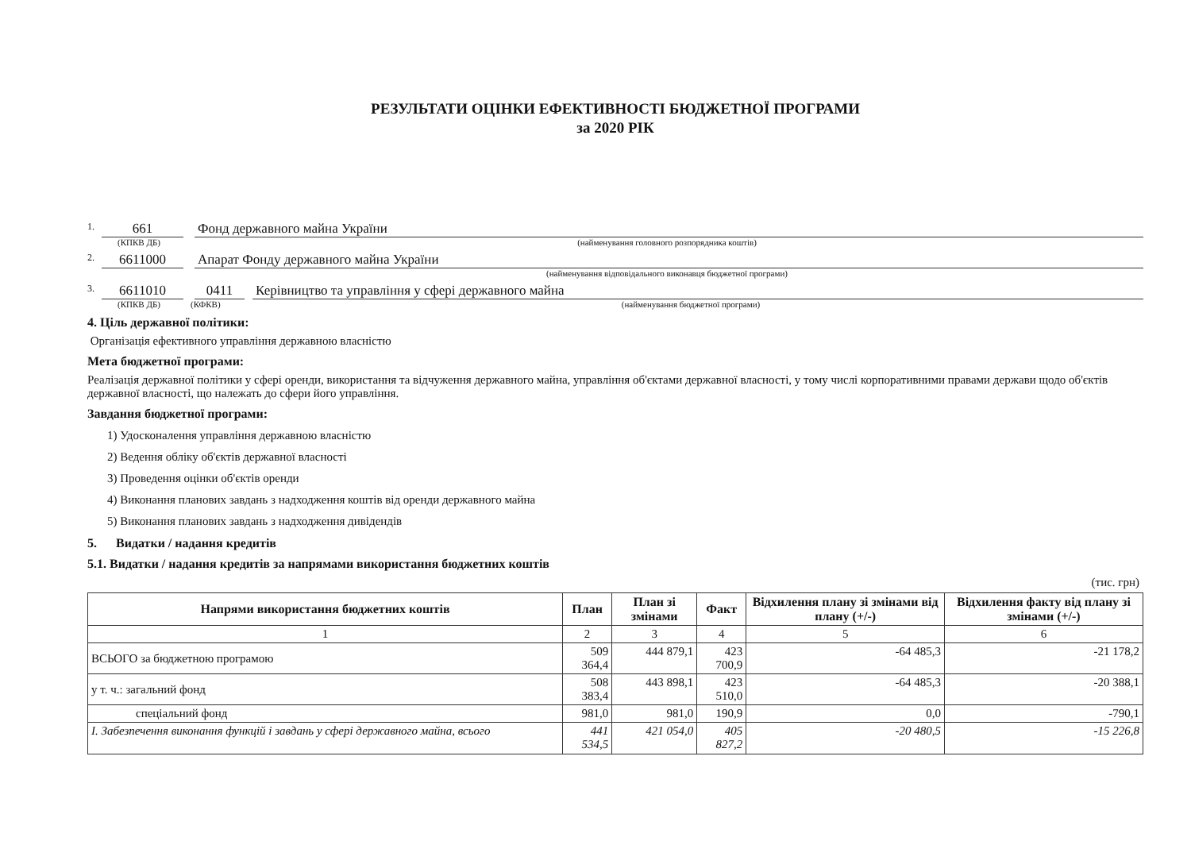РЕЗУЛЬТАТИ ОЦІНКИ ЕФЕКТИВНОСТІ БЮДЖЕТНОЇ ПРОГРАМИ
за 2020 РІК
1. 661 Фонд державного майна України
(КПКВ ДБ) (найменування головного розпорядника коштів)
2. 6611000 Апарат Фонду державного майна України
(найменування відповідального виконавця бюджетної програми)
3. 6611010 0411 Керівництво та управління у сфері державного майна
(КПКВ ДБ) (КФКВ) (найменування бюджетної програми)
4. Ціль державної політики:
Організація ефективного управління державною власністю
Мета бюджетної програми:
Реалізація державної політики у сфері оренди, використання та відчуження державного майна, управління об'єктами державної власності, у тому числі корпоративними правами держави щодо об'єктів державної власності, що належать до сфери його управління.
Завдання бюджетної програми:
1) Удосконалення управління державною власністю
2) Ведення обліку об'єктів державної власності
3) Проведення оцінки об'єктів оренди
4) Виконання планових завдань з надходження коштів від оренди державного майна
5) Виконання планових завдань з надходження дивідендів
5. Видатки / надання кредитів
5.1. Видатки / надання кредитів за напрямами використання бюджетних коштів
(тис. грн)
| Напрями використання бюджетних коштів | План | План зі змінами | Факт | Відхилення плану зі змінами від плану (+/-) | Відхилення факту від плану зі змінами (+/-) |
| --- | --- | --- | --- | --- | --- |
| 1 | 2 | 3 | 4 | 5 | 6 |
| ВСЬОГО за бюджетною програмою | 509 364,4 | 444 879,1 | 423 700,9 | -64 485,3 | -21 178,2 |
| у т. ч.: загальний фонд | 508 383,4 | 443 898,1 | 423 510,0 | -64 485,3 | -20 388,1 |
| спеціальний фонд | 981,0 | 981,0 | 190,9 | 0,0 | -790,1 |
| I. Забезпечення виконання функцій і завдань у сфері державного майна, всього | 441 534,5 | 421 054,0 | 405 827,2 | -20 480,5 | -15 226,8 |